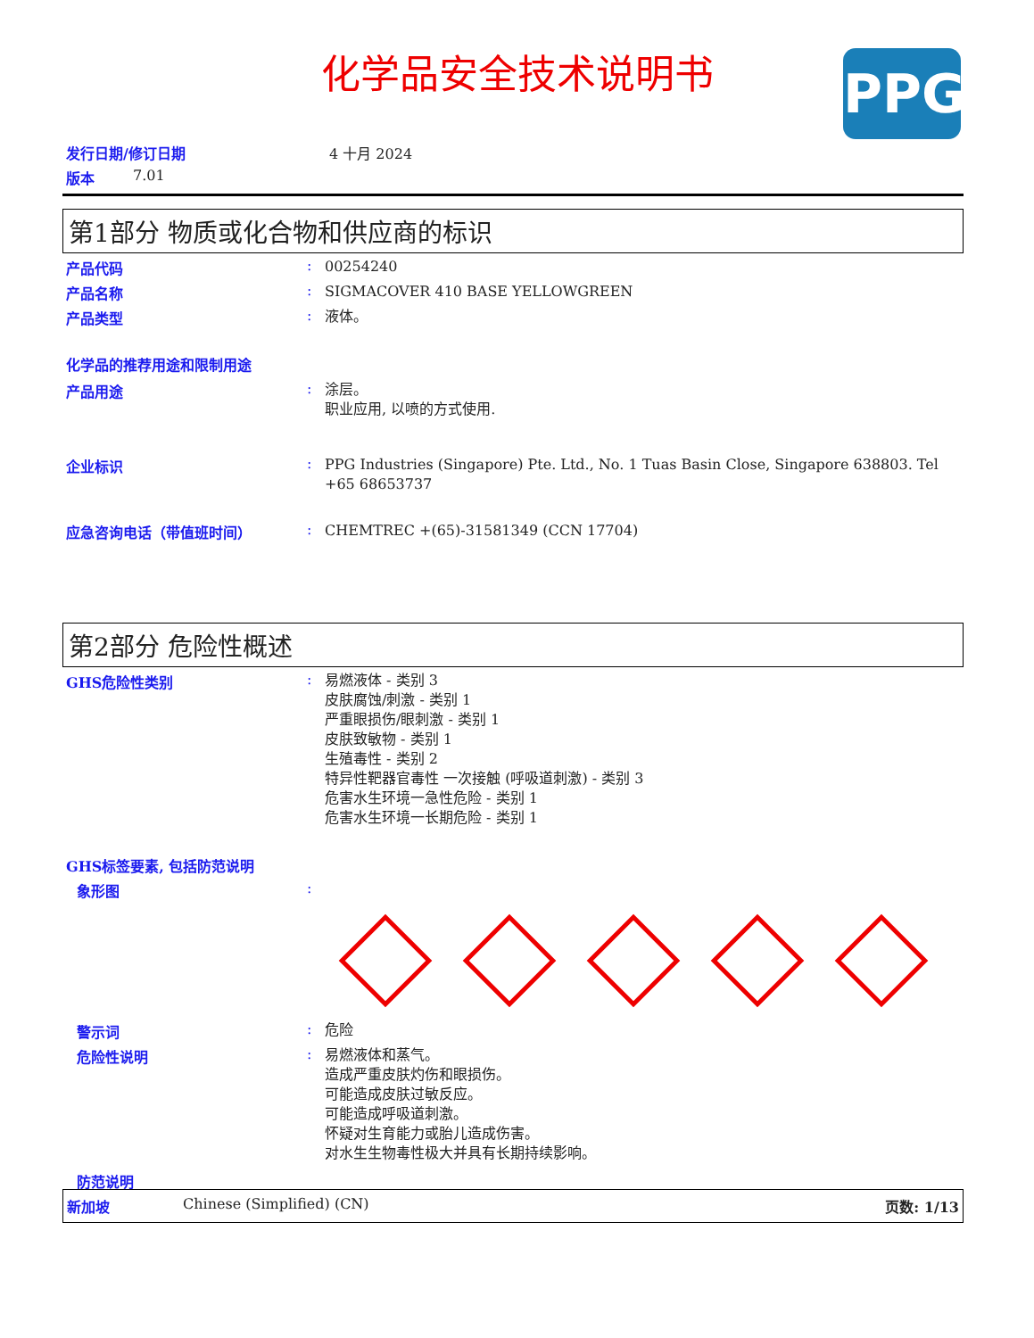化学品安全技术说明书 PPG
发行日期/修订日期 4 十月 2024
版本 7.01
第1部分 物质或化合物和供应商的标识
产品代码: 00254240
产品名称: SIGMACOVER 410 BASE YELLOWGREEN
产品类型: 液体。
化学品的推荐用途和限制用途
产品用途: 涂层。
职业应用, 以喷的方式使用.
企业标识: PPG Industries (Singapore) Pte. Ltd., No. 1 Tuas Basin Close, Singapore 638803. Tel +65 68653737
应急咨询电话（带值班时间）: CHEMTREC +(65)-31581349 (CCN 17704)
第2部分 危险性概述
GHS危险性类别: 易燃液体 - 类别 3
皮肤腐蚀/刺激 - 类别 1
严重眼损伤/眼刺激 - 类别 1
皮肤致敏物 - 类别 1
生殖毒性 - 类别 2
特异性靶器官毒性 一次接触 (呼吸道刺激) - 类别 3
危害水生环境一急性危险 - 类别 1
危害水生环境一长期危险 - 类别 1
GHS标签要素, 包括防范说明
象形图:
警示词: 危险
危险性说明: 易燃液体和蒸气。
造成严重皮肤灼伤和眼损伤。
可能造成皮肤过敏反应。
可能造成呼吸道刺激。
怀疑对生育能力或胎儿造成伤害。
对水生生物毒性极大并具有长期持续影响。
防范说明
新加坡 Chinese (Simplified) (CN) 页数: 1/13